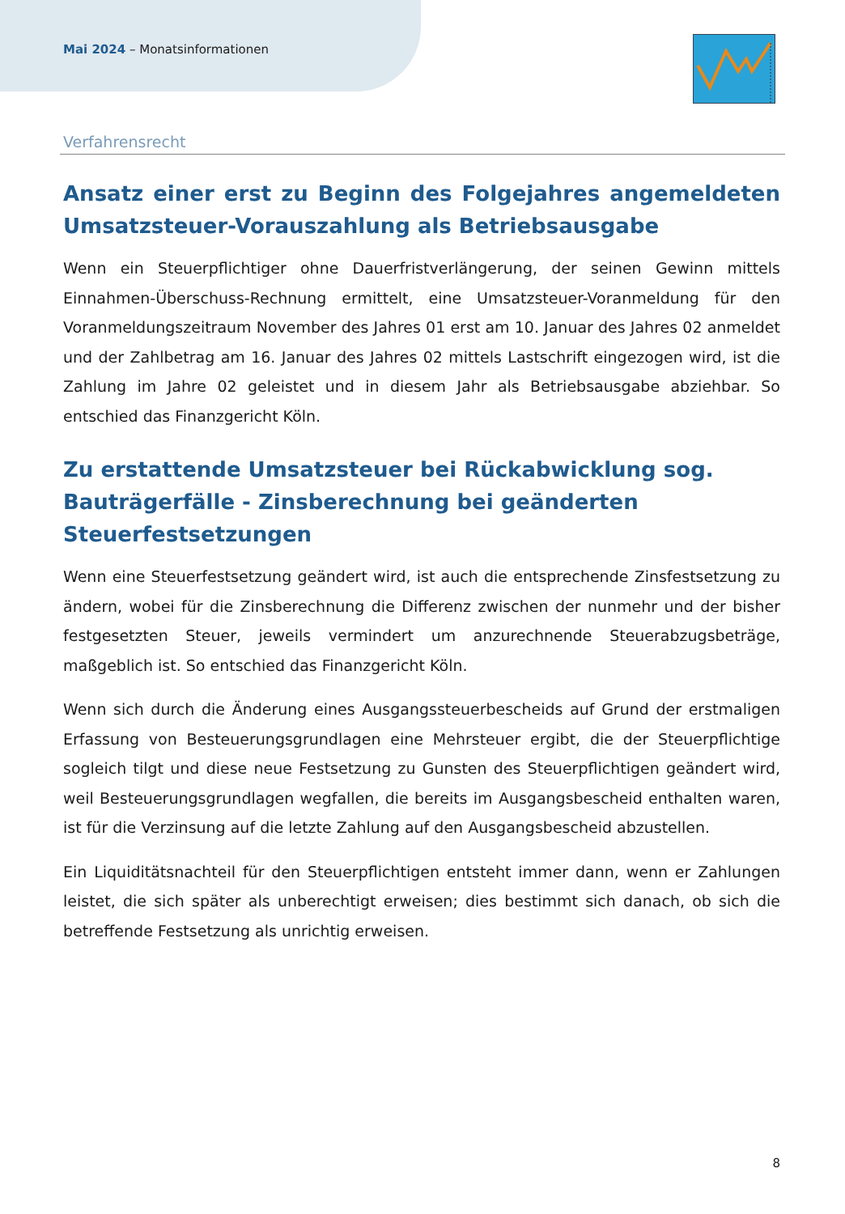Mai 2024 – Monatsinformationen
Verfahrensrecht
Ansatz einer erst zu Beginn des Folgejahres angemeldeten Umsatzsteuer-Vorauszahlung als Betriebsausgabe
Wenn ein Steuerpflichtiger ohne Dauerfristverlängerung, der seinen Gewinn mittels Einnahmen-Überschuss-Rechnung ermittelt, eine Umsatzsteuer-Voranmeldung für den Voranmeldungszeitraum November des Jahres 01 erst am 10. Januar des Jahres 02 anmeldet und der Zahlbetrag am 16. Januar des Jahres 02 mittels Lastschrift eingezogen wird, ist die Zahlung im Jahre 02 geleistet und in diesem Jahr als Betriebsausgabe abziehbar. So entschied das Finanzgericht Köln.
Zu erstattende Umsatzsteuer bei Rückabwicklung sog. Bauträgerfälle - Zinsberechnung bei geänderten Steuerfestsetzungen
Wenn eine Steuerfestsetzung geändert wird, ist auch die entsprechende Zinsfestsetzung zu ändern, wobei für die Zinsberechnung die Differenz zwischen der nunmehr und der bisher festgesetzten Steuer, jeweils vermindert um anzurechnende Steuerabzugsbeträge, maßgeblich ist. So entschied das Finanzgericht Köln.
Wenn sich durch die Änderung eines Ausgangssteuerbescheids auf Grund der erstmaligen Erfassung von Besteuerungsgrundlagen eine Mehrsteuer ergibt, die der Steuerpflichtige sogleich tilgt und diese neue Festsetzung zu Gunsten des Steuerpflichtigen geändert wird, weil Besteuerungsgrundlagen wegfallen, die bereits im Ausgangsbescheid enthalten waren, ist für die Verzinsung auf die letzte Zahlung auf den Ausgangsbescheid abzustellen.
Ein Liquiditätsnachteil für den Steuerpflichtigen entsteht immer dann, wenn er Zahlungen leistet, die sich später als unberechtigt erweisen; dies bestimmt sich danach, ob sich die betreffende Festsetzung als unrichtig erweisen.
8